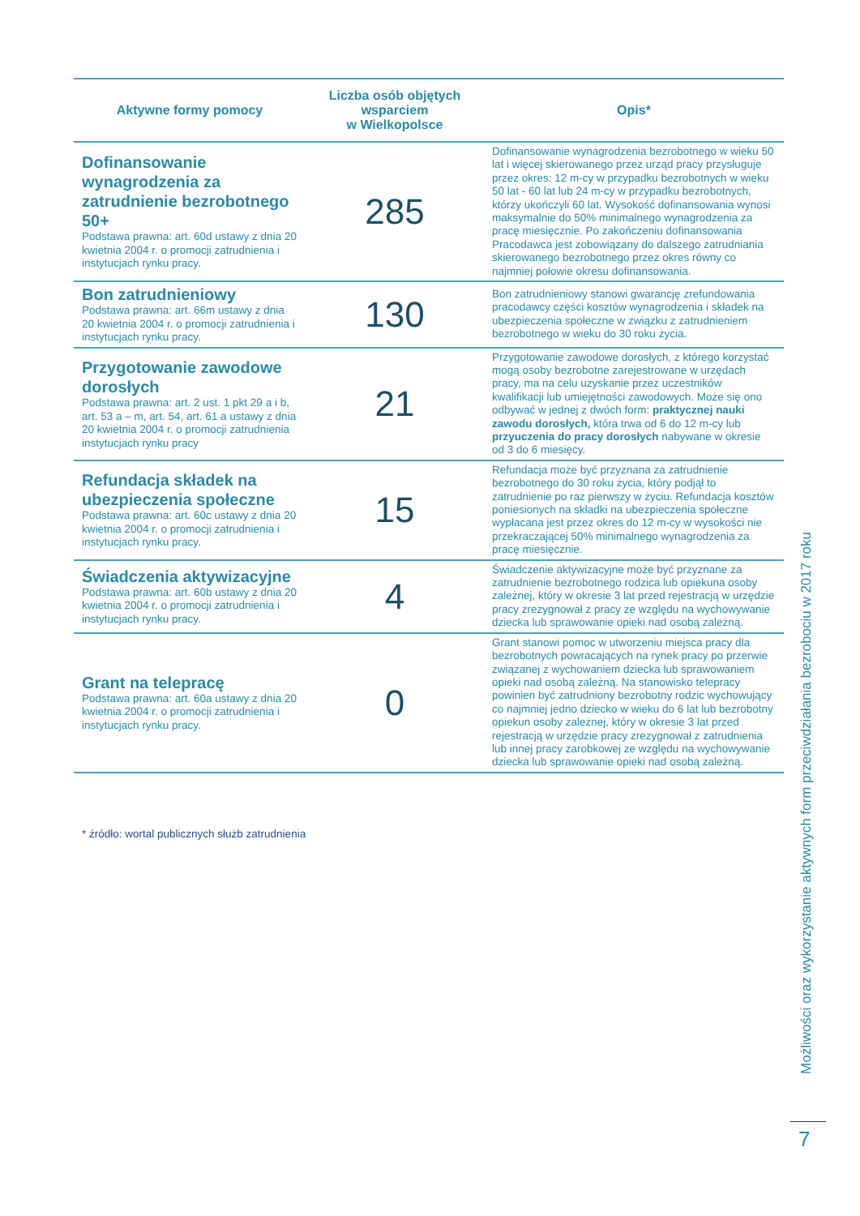| Aktywne formy pomocy | Liczba osób objętych wsparciem w Wielkopolsce | Opis* |
| --- | --- | --- |
| Dofinansowanie wynagrodzenia za zatrudnienie bezrobotnego 50+ Podstawa prawna: art. 60d ustawy z dnia 20 kwietnia 2004 r. o promocji zatrudnienia i instytucjach rynku pracy. | 285 | Dofinansowanie wynagrodzenia bezrobotnego w wieku 50 lat i więcej skierowanego przez urząd pracy przysługuje przez okres: 12 m-cy w przypadku bezrobotnych w wieku 50 lat - 60 lat lub 24 m-cy w przypadku bezrobotnych, którzy ukończyli 60 lat. Wysokość dofinansowania wynosi maksymalnie do 50% minimalnego wynagrodzenia za pracę miesięcznie. Po zakończeniu dofinansowania Pracodawca jest zobowiązany do dalszego zatrudniania skierowanego bezrobotnego przez okres równy co najmniej połowie okresu dofinansowania. |
| Bon zatrudnieniowy Podstawa prawna: art. 66m ustawy z dnia 20 kwietnia 2004 r. o promocji zatrudnienia i instytucjach rynku pracy. | 130 | Bon zatrudnieniowy stanowi gwarancję zrefundowania pracodawcy części kosztów wynagrodzenia i składek na ubezpieczenia społeczne w związku z zatrudnieniem bezrobotnego w wieku do 30 roku życia. |
| Przygotowanie zawodowe dorosłych Podstawa prawna: art. 2 ust. 1 pkt 29 a i b, art. 53 a – m, art. 54, art. 61 a ustawy z dnia 20 kwietnia 2004 r. o promocji zatrudnienia instytucjach rynku pracy | 21 | Przygotowanie zawodowe dorosłych, z którego korzystać mogą osoby bezrobotne zarejestrowane w urzędach pracy, ma na celu uzyskanie przez uczestników kwalifikacji lub umiejętności zawodowych. Może się ono odbywać w jednej z dwóch form: praktycznej nauki zawodu dorosłych, która trwa od 6 do 12 m-cy lub przyuczenia do pracy dorosłych nabywane w okresie od 3 do 6 miesięcy. |
| Refundacja składek na ubezpieczenia społeczne Podstawa prawna: art. 60c ustawy z dnia 20 kwietnia 2004 r. o promocji zatrudnienia i instytucjach rynku pracy. | 15 | Refundacja może być przyznana za zatrudnienie bezrobotnego do 30 roku życia, który podjął to zatrudnienie po raz pierwszy w życiu. Refundacja kosztów poniesionych na składki na ubezpieczenia społeczne wypłacana jest przez okres do 12 m-cy w wysokości nie przekraczającej 50% minimalnego wynagrodzenia za pracę miesięcznie. |
| Świadczenia aktywizacyjne Podstawa prawna: art. 60b ustawy z dnia 20 kwietnia 2004 r. o promocji zatrudnienia i instytucjach rynku pracy. | 4 | Świadczenie aktywizacyjne może być przyznane za zatrudnienie bezrobotnego rodzica lub opiekuna osoby zależnej, który w okresie 3 lat przed rejestracją w urzędzie pracy zrezygnował z pracy ze względu na wychowywanie dziecka lub sprawowanie opieki nad osobą zależną. |
| Grant na telepracę Podstawa prawna: art. 60a ustawy z dnia 20 kwietnia 2004 r. o promocji zatrudnienia i instytucjach rynku pracy. | 0 | Grant stanowi pomoc w utworzeniu miejsca pracy dla bezrobotnych powracających na rynek pracy po przerwie związanej z wychowaniem dziecka lub sprawowaniem opieki nad osobą zależną. Na stanowisko telepracy powinien być zatrudniony bezrobotny rodzic wychowujący co najmniej jedno dziecko w wieku do 6 lat lub bezrobotny opiekun osoby zależnej, który w okresie 3 lat przed rejestracją w urzędzie pracy zrezygnował z zatrudnienia lub innej pracy zarobkowej ze względu na wychowywanie dziecka lub sprawowanie opieki nad osobą zależną. |
* źródło: wortal publicznych służb zatrudnienia
Możliwości oraz wykorzystanie aktywnych form przeciwdziałania bezrobociu w 2017 roku
7